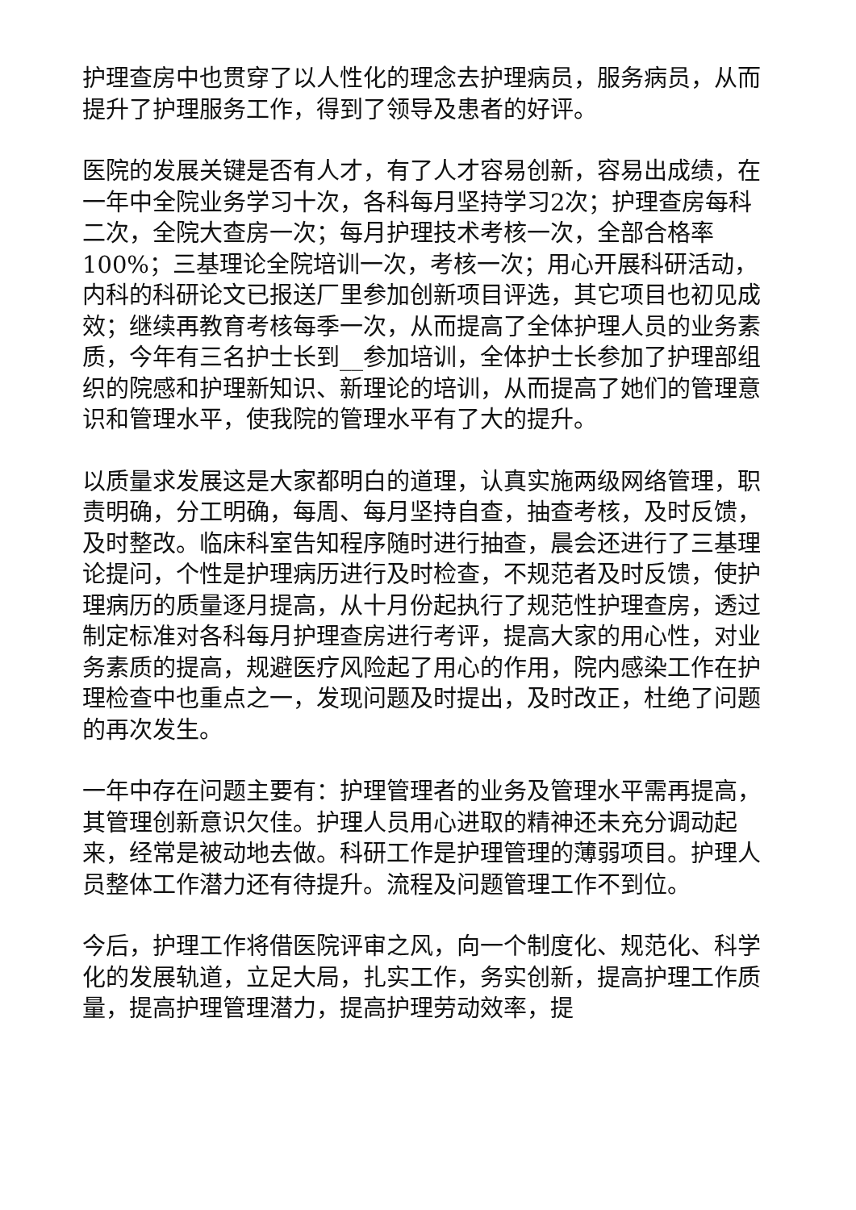护理查房中也贯穿了以人性化的理念去护理病员，服务病员，从而提升了护理服务工作，得到了领导及患者的好评。
医院的发展关键是否有人才，有了人才容易创新，容易出成绩，在一年中全院业务学习十次，各科每月坚持学习2次；护理查房每科二次，全院大查房一次；每月护理技术考核一次，全部合格率100%；三基理论全院培训一次，考核一次；用心开展科研活动，内科的科研论文已报送厂里参加创新项目评选，其它项目也初见成效；继续再教育考核每季一次，从而提高了全体护理人员的业务素质，今年有三名护士长到__参加培训，全体护士长参加了护理部组织的院感和护理新知识、新理论的培训，从而提高了她们的管理意识和管理水平，使我院的管理水平有了大的提升。
以质量求发展这是大家都明白的道理，认真实施两级网络管理，职责明确，分工明确，每周、每月坚持自查，抽查考核，及时反馈，及时整改。临床科室告知程序随时进行抽查，晨会还进行了三基理论提问，个性是护理病历进行及时检查，不规范者及时反馈，使护理病历的质量逐月提高，从十月份起执行了规范性护理查房，透过制定标准对各科每月护理查房进行考评，提高大家的用心性，对业务素质的提高，规避医疗风险起了用心的作用，院内感染工作在护理检查中也重点之一，发现问题及时提出，及时改正，杜绝了问题的再次发生。
一年中存在问题主要有：护理管理者的业务及管理水平需再提高，其管理创新意识欠佳。护理人员用心进取的精神还未充分调动起来，经常是被动地去做。科研工作是护理管理的薄弱项目。护理人员整体工作潜力还有待提升。流程及问题管理工作不到位。
今后，护理工作将借医院评审之风，向一个制度化、规范化、科学化的发展轨道，立足大局，扎实工作，务实创新，提高护理工作质量，提高护理管理潜力，提高护理劳动效率，提